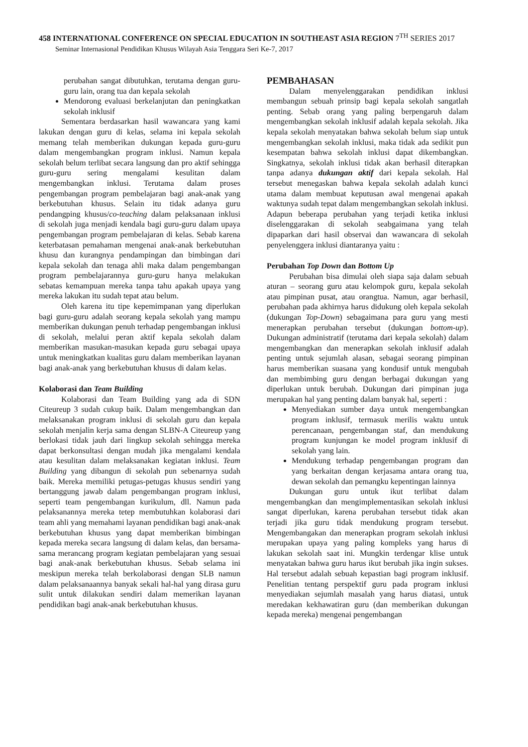458 INTERNATIONAL CONFERENCE ON SPECIAL EDUCATION IN SOUTHEAST ASIA REGION 7<sup>TH</sup> SERIES 2017
Seminar Internasional Pendidikan Khusus Wilayah Asia Tenggara Seri Ke-7, 2017
perubahan sangat dibutuhkan, terutama dengan guru-guru lain, orang tua dan kepala sekolah
Mendorong evaluasi berkelanjutan dan peningkatkan sekolah inklusif
Sementara berdasarkan hasil wawancara yang kami lakukan dengan guru di kelas, selama ini kepala sekolah memang telah memberikan dukungan kepada guru-guru dalam mengembangkan program inklusi. Namun kepala sekolah belum terlibat secara langsung dan pro aktif sehingga guru-guru sering mengalami kesulitan dalam mengembangkan inklusi. Terutama dalam proses pengembangan program pembelajaran bagi anak-anak yang berkebutuhan khusus. Selain itu tidak adanya guru pendangping khusus/co-teaching dalam pelaksanaan inklusi di sekolah juga menjadi kendala bagi guru-guru dalam upaya pengembangan program pembelajaran di kelas. Sebab karena keterbatasan pemahaman mengenai anak-anak berkebutuhan khusu dan kurangnya pendampingan dan bimbingan dari kepala sekolah dan tenaga ahli maka dalam pengembangan program pembelajarannya guru-guru hanya melakukan sebatas kemampuan mereka tanpa tahu apakah upaya yang mereka lakukan itu sudah tepat atau belum.
Oleh karena itu tipe kepemimpanan yang diperlukan bagi guru-guru adalah seorang kepala sekolah yang mampu memberikan dukungan penuh terhadap pengembangan inklusi di sekolah, melalui peran aktif kepala sekolah dalam memberikan masukan-masukan kepada guru sebagai upaya untuk meningkatkan kualitas guru dalam memberikan layanan bagi anak-anak yang berkebutuhan khusus di dalam kelas.
Kolaborasi dan Team Building
Kolaborasi dan Team Building yang ada di SDN Citeureup 3 sudah cukup baik. Dalam mengembangkan dan melaksanakan program inklusi di sekolah guru dan kepala sekolah menjalin kerja sama dengan SLBN-A Citeureup yang berlokasi tidak jauh dari lingkup sekolah sehingga mereka dapat berkonsultasi dengan mudah jika mengalami kendala atau kesulitan dalam melaksanakan kegiatan inklusi. Team Building yang dibangun di sekolah pun sebenarnya sudah baik. Mereka memiliki petugas-petugas khusus sendiri yang bertanggung jawab dalam pengembangan program inklusi, seperti team pengembangan kurikulum, dll. Namun pada pelaksanannya mereka tetep membutuhkan kolaborasi dari team ahli yang memahami layanan pendidikan bagi anak-anak berkebutuhan khusus yang dapat memberikan bimbingan kepada mereka secara langsung di dalam kelas, dan bersama-sama merancang program kegiatan pembelajaran yang sesuai bagi anak-anak berkebutuhan khusus. Sebab selama ini meskipun mereka telah berkolaborasi dengan SLB namun dalam pelaksanaannya banyak sekali hal-hal yang dirasa guru sulit untuk dilakukan sendiri dalam memerikan layanan pendidikan bagi anak-anak berkebutuhan khusus.
PEMBAHASAN
Dalam menyelenggarakan pendidikan inklusi membangun sebuah prinsip bagi kepala sekolah sangatlah penting. Sebab orang yang paling berpengaruh dalam mengembangkan sekolah inklusif adalah kepala sekolah. Jika kepala sekolah menyatakan bahwa sekolah belum siap untuk mengembangkan sekolah inklusi, maka tidak ada sedikit pun kesempatan bahwa sekolah inklusi dapat dikembangkan. Singkatnya, sekolah inklusi tidak akan berhasil diterapkan tanpa adanya dukungan aktif dari kepala sekolah. Hal tersebut menegaskan bahwa kepala sekolah adalah kunci utama dalam membuat keputusan awal mengenai apakah waktunya sudah tepat dalam mengembangkan sekolah inklusi. Adapun beberapa perubahan yang terjadi ketika inklusi diselenggarakan di sekolah seabgaimana yang telah dipaparkan dari hasil observai dan wawancara di sekolah penyelenggera inklusi diantaranya yaitu :
Perubahan Top Down dan Bottom Up
Perubahan bisa dimulai oleh siapa saja dalam sebuah aturan – seorang guru atau kelompok guru, kepala sekolah atau pimpinan pusat, atau orangtua. Namun, agar berhasil, perubahan pada akhirnya harus didukung oleh kepala sekolah (dukungan Top-Down) sebagaimana para guru yang mesti menerapkan perubahan tersebut (dukungan bottom-up). Dukungan administratif (terutama dari kepala sekolah) dalam mengembangkan dan menerapkan sekolah inklusif adalah penting untuk sejumlah alasan, sebagai seorang pimpinan harus memberikan suasana yang kondusif untuk mengubah dan membimbing guru dengan berbagai dukungan yang diperlukan untuk berubah. Dukungan dari pimpinan juga merupakan hal yang penting dalam banyak hal, seperti :
Menyediakan sumber daya untuk mengembangkan program inklusif, termasuk merilis waktu untuk perencanaan, pengembangan staf, dan mendukung program kunjungan ke model program inklusif di sekolah yang lain.
Mendukung terhadap pengembangan program dan yang berkaitan dengan kerjasama antara orang tua, dewan sekolah dan pemangku kepentingan lainnya
Dukungan guru untuk ikut terlibat dalam mengembangkan dan mengimplementasikan sekolah inklusi sangat diperlukan, karena perubahan tersebut tidak akan terjadi jika guru tidak mendukung program tersebut. Mengembangakan dan menerapkan program sekolah inklusi merupakan upaya yang paling kompleks yang harus di lakukan sekolah saat ini. Mungkin terdengar klise untuk menyatakan bahwa guru harus ikut berubah jika ingin sukses. Hal tersebut adalah sebuah kepastian bagi program inklusif. Penelitian tentang perspektif guru pada program inklusi menyediakan sejumlah masalah yang harus diatasi, untuk meredakan kekhawatiran guru (dan memberikan dukungan kepada mereka) mengenai pengembangan